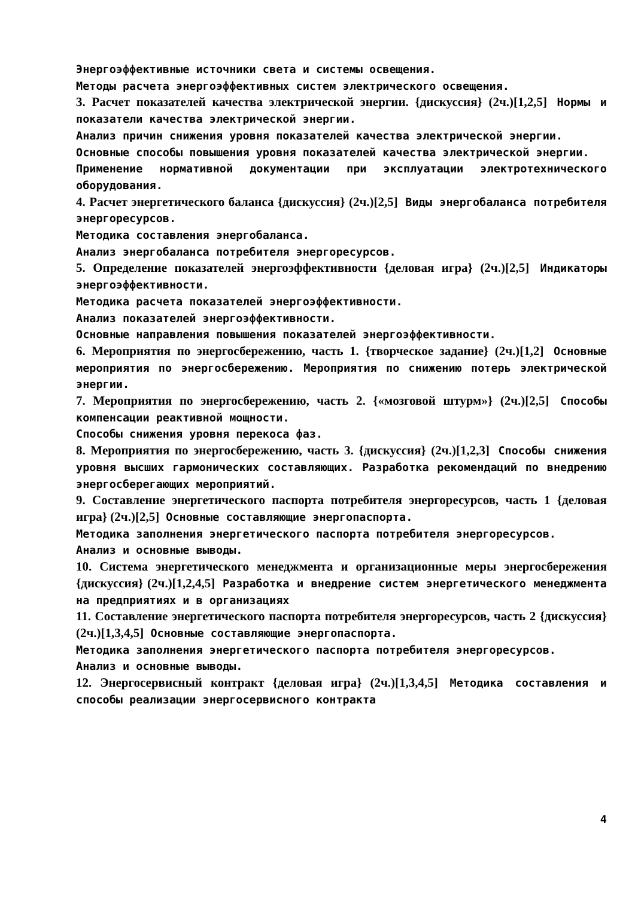Энергоэффективные источники света и системы освещения.
Методы расчета энергоэффективных систем электрического освещения.
3. Расчет показателей качества электрической энергии. {дискуссия} (2ч.)[1,2,5] Нормы и показатели качества электрической энергии.
Анализ причин снижения уровня показателей качества электрической энергии.
Основные способы повышения уровня показателей качества электрической энергии.
Применение нормативной документации при эксплуатации электротехнического оборудования.
4. Расчет энергетического баланса {дискуссия} (2ч.)[2,5] Виды энергобаланса потребителя энергоресурсов.
Методика составления энергобаланса.
Анализ энергобаланса потребителя энергоресурсов.
5. Определение показателей энергоэффективности {деловая игра} (2ч.)[2,5] Индикаторы энергоэффективности.
Методика расчета показателей энергоэффективности.
Анализ показателей энергоэффективности.
Основные направления повышения показателей энергоэффективности.
6. Мероприятия по энергосбережению, часть 1. {творческое задание} (2ч.)[1,2] Основные мероприятия по энергосбережению. Мероприятия по снижению потерь электрической энергии.
7. Мероприятия по энергосбережению, часть 2. {«мозговой штурм»} (2ч.)[2,5] Способы компенсации реактивной мощности.
Способы снижения уровня перекоса фаз.
8. Мероприятия по энергосбережению, часть 3. {дискуссия} (2ч.)[1,2,3] Способы снижения уровня высших гармонических составляющих. Разработка рекомендаций по внедрению энергосберегающих мероприятий.
9. Составление энергетического паспорта потребителя энергоресурсов, часть 1 {деловая игра} (2ч.)[2,5] Основные составляющие энергопаспорта.
Методика заполнения энергетического паспорта потребителя энергоресурсов.
Анализ и основные выводы.
10. Система энергетического менеджмента и организационные меры энергосбережения {дискуссия} (2ч.)[1,2,4,5] Разработка и внедрение систем энергетического менеджмента на предприятиях и в организациях
11. Составление энергетического паспорта потребителя энергоресурсов, часть 2 {дискуссия} (2ч.)[1,3,4,5] Основные составляющие энергопаспорта.
Методика заполнения энергетического паспорта потребителя энергоресурсов.
Анализ и основные выводы.
12. Энергосервисный контракт {деловая игра} (2ч.)[1,3,4,5] Методика составления и способы реализации энергосервисного контракта
4